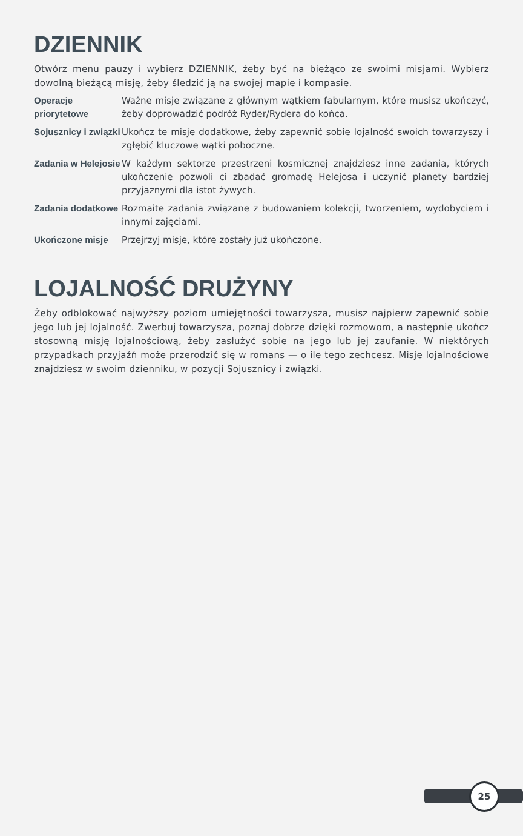DZIENNIK
Otwórz menu pauzy i wybierz DZIENNIK, żeby być na bieżąco ze swoimi misjami. Wybierz dowolną bieżącą misję, żeby śledzić ją na swojej mapie i kompasie.
| Operacje priorytetowe | Ważne misje związane z głównym wątkiem fabularnym, które musisz ukończyć, żeby doprowadzić podróż Ryder/Rydera do końca. |
| Sojusznicy i związki | Ukończ te misje dodatkowe, żeby zapewnić sobie lojalność swoich towarzyszy i zgłębić kluczowe wątki poboczne. |
| Zadania w Helejosie | W każdym sektorze przestrzeni kosmicznej znajdziesz inne zadania, których ukończenie pozwoli ci zbadać gromadę Helejosa i uczynić planety bardziej przyjaznymi dla istot żywych. |
| Zadania dodatkowe | Rozmaite zadania związane z budowaniem kolekcji, tworzeniem, wydobyciem i innymi zajęciami. |
| Ukończone misje | Przejrzyj misje, które zostały już ukończone. |
LOJALNOŚĆ DRUŻYNY
Żeby odblokować najwyższy poziom umiejętności towarzysza, musisz najpierw zapewnić sobie jego lub jej lojalność. Zwerbuj towarzysza, poznaj dobrze dzięki rozmowom, a następnie ukończ stosowną misję lojalnościową, żeby zasłużyć sobie na jego lub jej zaufanie. W niektórych przypadkach przyjaźń może przerodzić się w romans — o ile tego zechcesz. Misje lojalnościowe znajdziesz w swoim dzienniku, w pozycji Sojusznicy i związki.
25